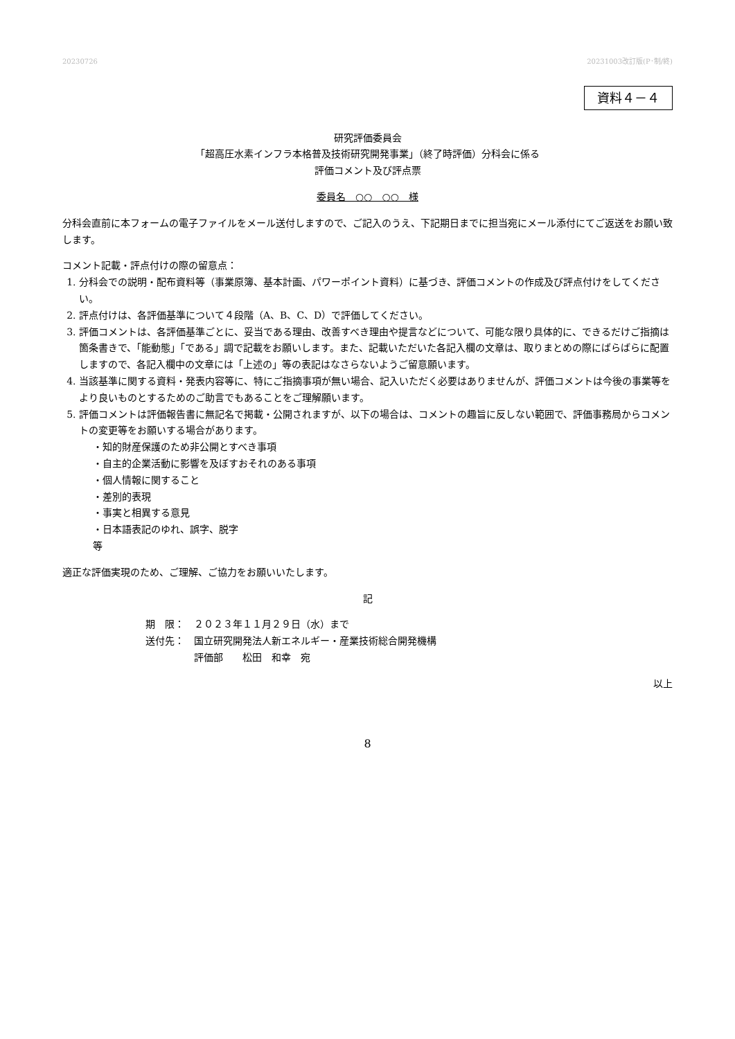20230726 20231003改訂版(P･制/終)
資料４－４
研究評価委員会
「超高圧水素インフラ本格普及技術研究開発事業」（終了時評価）分科会に係る
評価コメント及び評点票
委員名　○○　○○　様
分科会直前に本フォームの電子ファイルをメール送付しますので、ご記入のうえ、下記期日までに担当宛にメール添付にてご返送をお願い致します。
コメント記載・評点付けの際の留意点：
1. 分科会での説明・配布資料等（事業原簿、基本計画、パワーポイント資料）に基づき、評価コメントの作成及び評点付けをしてください。
2. 評点付けは、各評価基準について４段階（A、B、C、D）で評価してください。
3. 評価コメントは、各評価基準ごとに、妥当である理由、改善すべき理由や提言などについて、可能な限り具体的に、できるだけご指摘は箇条書きで、「能動態」「である」調で記載をお願いします。また、記載いただいた各記入欄の文章は、取りまとめの際にばらばらに配置しますので、各記入欄中の文章には「上述の」等の表記はなさらないようご留意願います。
4. 当該基準に関する資料・発表内容等に、特にご指摘事項が無い場合、記入いただく必要はありませんが、評価コメントは今後の事業等をより良いものとするためのご助言でもあることをご理解願います。
5. 評価コメントは評価報告書に無記名で掲載・公開されますが、以下の場合は、コメントの趣旨に反しない範囲で、評価事務局からコメントの変更等をお願いする場合があります。
・知的財産保護のため非公開とすべき事項
・自主的企業活動に影響を及ぼすおそれのある事項
・個人情報に関すること
・差別的表現
・事実と相異する意見
・日本語表記のゆれ、誤字、脱字
等
適正な評価実現のため、ご理解、ご協力をお願いいたします。
記
期　限：　２０２３年１１月２９日（水）まで
送付先：　国立研究開発法人新エネルギー・産業技術総合開発機構
　　　　　評価部　　松田　和幸　宛
以上
8